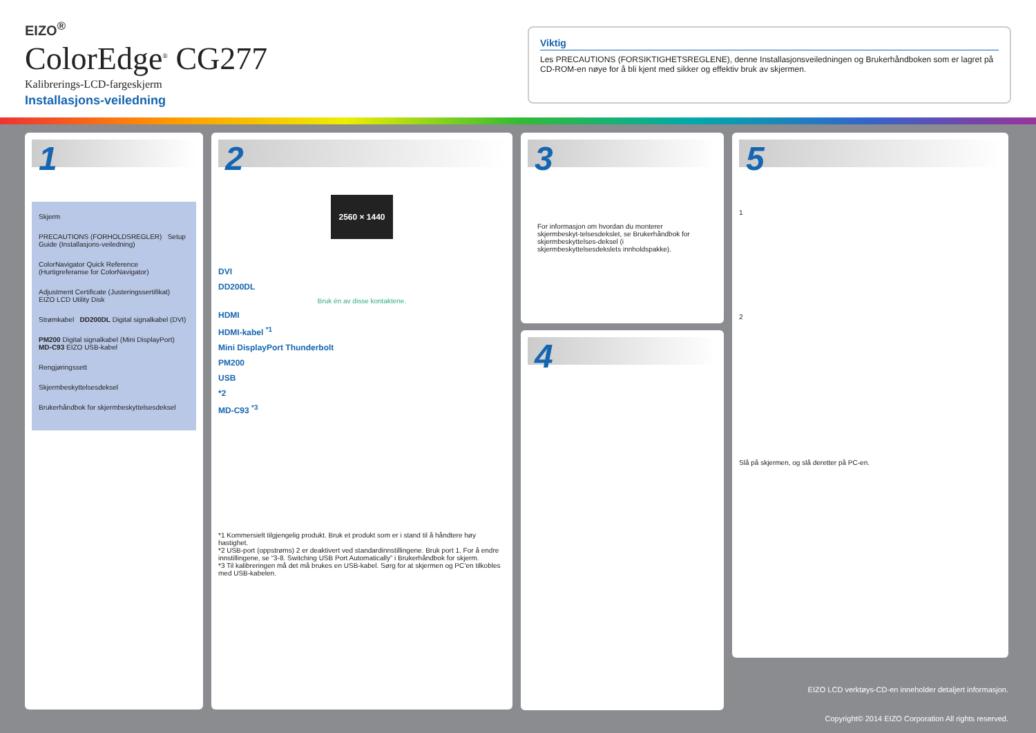EIZO<sup>®</sup>
ColorEdge<sup>®</sup> CG277
Kalibrerings-LCD-fargeskjerm
Installasjons-veiledning
Viktig
Les PRECAUTIONS (FORSIKTIGHETSREGLENE), denne Installasjonsveiledningen og Brukerhåndboken som er lagret på CD-ROM-en nøye for å bli kjent med sikker og effektiv bruk av skjermen.
1
Skjerm
PRECAUTIONS (FORHOLDSREGLER) Setup Guide (Installasjons-veiledning)
ColorNavigator Quick Reference (Hurtigreferanse for ColorNavigator)
Adjustment Certificate (Justeringssertifikat) EIZO LCD Utility Disk
Strømkabel DD200DL Digital signalkabel (DVI)
PM200 Digital signalkabel (Mini DisplayPort) MD-C93 EIZO USB-kabel
Rengjøringssett
Skjermbeskyttelsesdeksel
Brukerhåndbok for skjermbeskyttelsesdeksel
2
2560 × 1440
DVI
DD200DL
Bruk én av disse kontaktene.
HDMI
HDMI-kabel <sup>*1</sup>
Mini DisplayPort Thunderbolt
PM200
USB
*2
MD-C93 <sup>*3</sup>
*1 Kommersielt tilgjengelig produkt. Bruk et produkt som er i stand til å håndtere høy hastighet.
*2 USB-port (oppstrøms) 2 er deaktivert ved standardinnstillingene. Bruk port 1. For å endre innstillingene, se “3-8. Switching USB Port Automatically” i Brukerhåndbok for skjerm.
*3 Til kalibreringen må det må brukes en USB-kabel. Sørg for at skjermen og PC’en tilkobles med USB-kabelen.
3
For informasjon om hvordan du monterer skjermbeskyt-telsesdekslet, se Brukerhåndbok for skjermbeskyttelses-deksel (i skjermbeskyttelsesdekslets innholdspakke).
4
5
1
2
Slå på skjermen, og slå deretter på PC-en.
EIZO LCD verktøys-CD-en inneholder detaljert informasjon.
Copyright© 2014 EIZO Corporation All rights reserved.